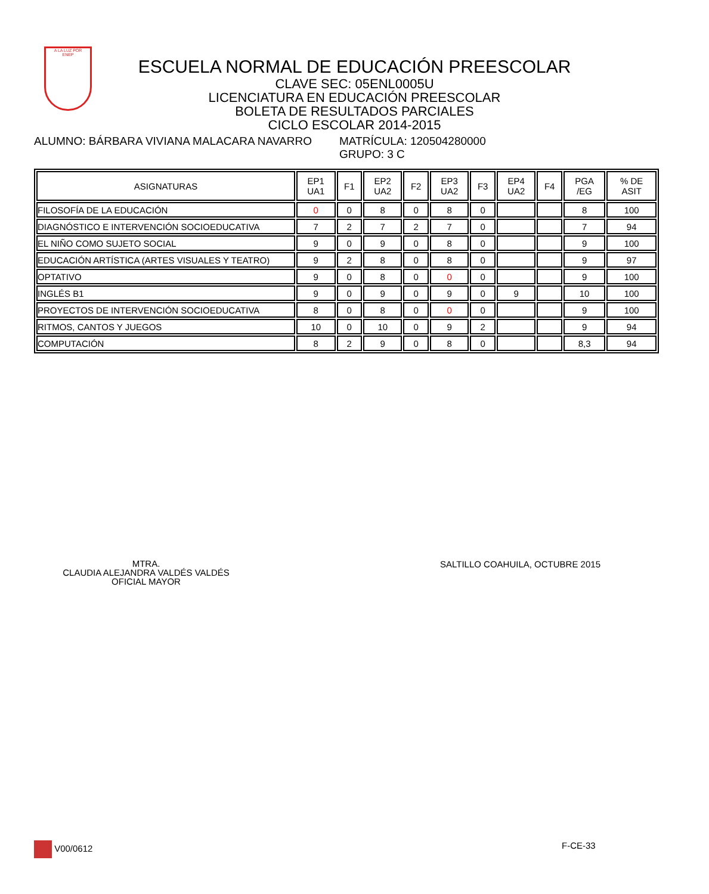A LA LUZ POR
ENEP
ESCUELA NORMAL DE EDUCACIÓN PREESCOLAR
CLAVE SEC: 05ENL0005U
LICENCIATURA EN EDUCACIÓN PREESCOLAR
BOLETA DE RESULTADOS PARCIALES
CICLO ESCOLAR 2014-2015
ALUMNO: BÁRBARA VIVIANA MALACARA NAVARRO MATRÍCULA: 120504280000
GRUPO: 3 C
| ASIGNATURAS | EP1 UA1 | F1 | EP2 UA2 | F2 | EP3 UA2 | F3 | EP4 UA2 | F4 | PGA /EG | % DE ASIT |
| --- | --- | --- | --- | --- | --- | --- | --- | --- | --- | --- |
| FILOSOFÍA DE LA EDUCACIÓN | 0 | 0 | 8 | 0 | 8 | 0 | | | 8 | 100 |
| DIAGNÓSTICO E INTERVENCIÓN SOCIOEDUCATIVA | 7 | 2 | 7 | 2 | 7 | 0 | | | 7 | 94 |
| EL NIÑO COMO SUJETO SOCIAL | 9 | 0 | 9 | 0 | 8 | 0 | | | 9 | 100 |
| EDUCACIÓN ARTÍSTICA (ARTES VISUALES Y TEATRO) | 9 | 2 | 8 | 0 | 8 | 0 | | | 9 | 97 |
| OPTATIVO | 9 | 0 | 8 | 0 | 0 | 0 | | | 9 | 100 |
| INGLÉS B1 | 9 | 0 | 9 | 0 | 9 | 0 | 9 | | 10 | 100 |
| PROYECTOS DE INTERVENCIÓN SOCIOEDUCATIVA | 8 | 0 | 8 | 0 | 0 | 0 | | | 9 | 100 |
| RITMOS, CANTOS Y JUEGOS | 10 | 0 | 10 | 0 | 9 | 2 | | | 9 | 94 |
| COMPUTACIÓN | 8 | 2 | 9 | 0 | 8 | 0 | | | 8,3 | 94 |
MTRA.
CLAUDIA ALEJANDRA VALDÉS VALDÉS
OFICIAL MAYOR
SALTILLO COAHUILA, OCTUBRE 2015
V00/0612 F-CE-33